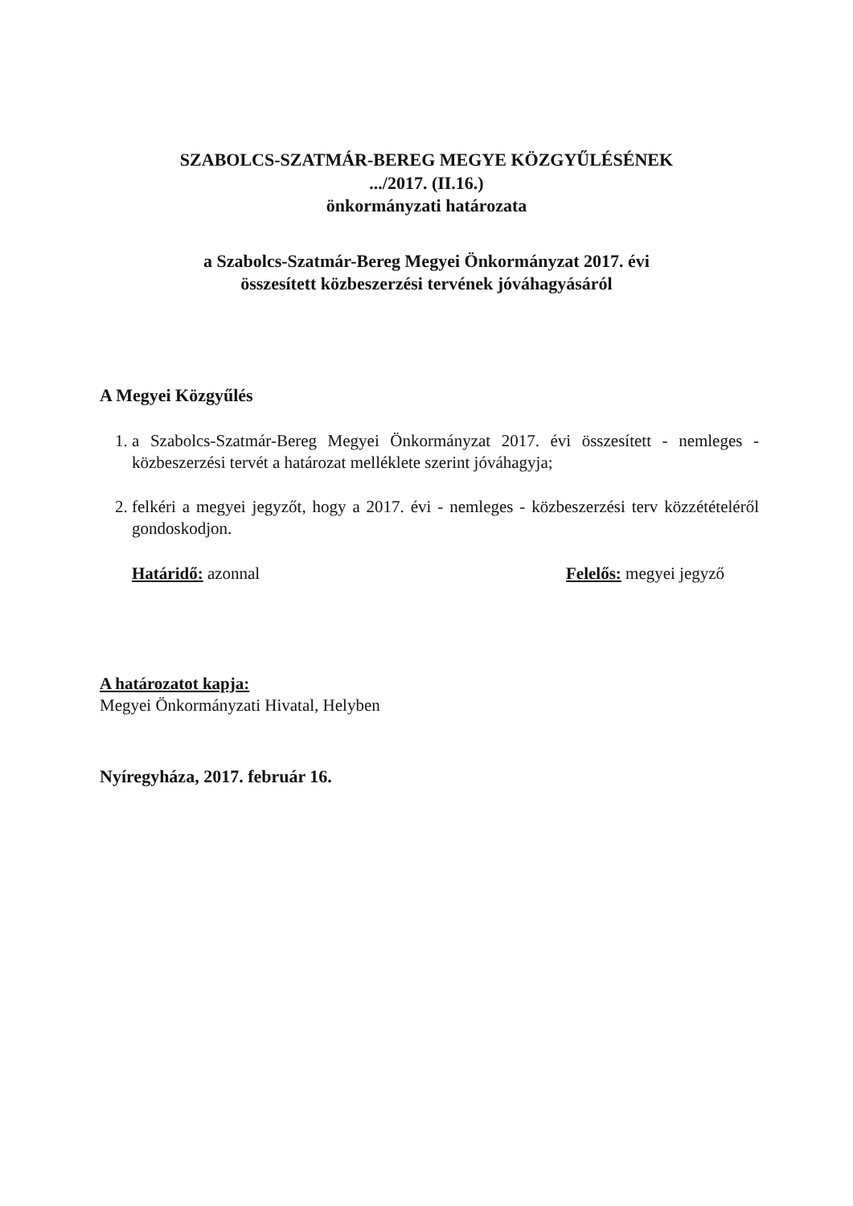SZABOLCS-SZATMÁR-BEREG MEGYE KÖZGYŰLÉSÉNEK
.../2017. (II.16.)
önkormányzati határozata
a Szabolcs-Szatmár-Bereg Megyei Önkormányzat 2017. évi
összesített közbeszerzési tervének jóváhagyásáról
A Megyei Közgyűlés
1. a Szabolcs-Szatmár-Bereg Megyei Önkormányzat 2017. évi összesített - nemleges - közbeszerzési tervét a határozat melléklete szerint jóváhagyja;
2. felkéri a megyei jegyzőt, hogy a 2017. évi - nemleges - közbeszerzési terv közzétételéről gondoskodjon.
Határidő: azonnal Felelős: megyei jegyző
A határozatot kapja:
Megyei Önkormányzati Hivatal, Helyben
Nyíregyháza, 2017. február 16.